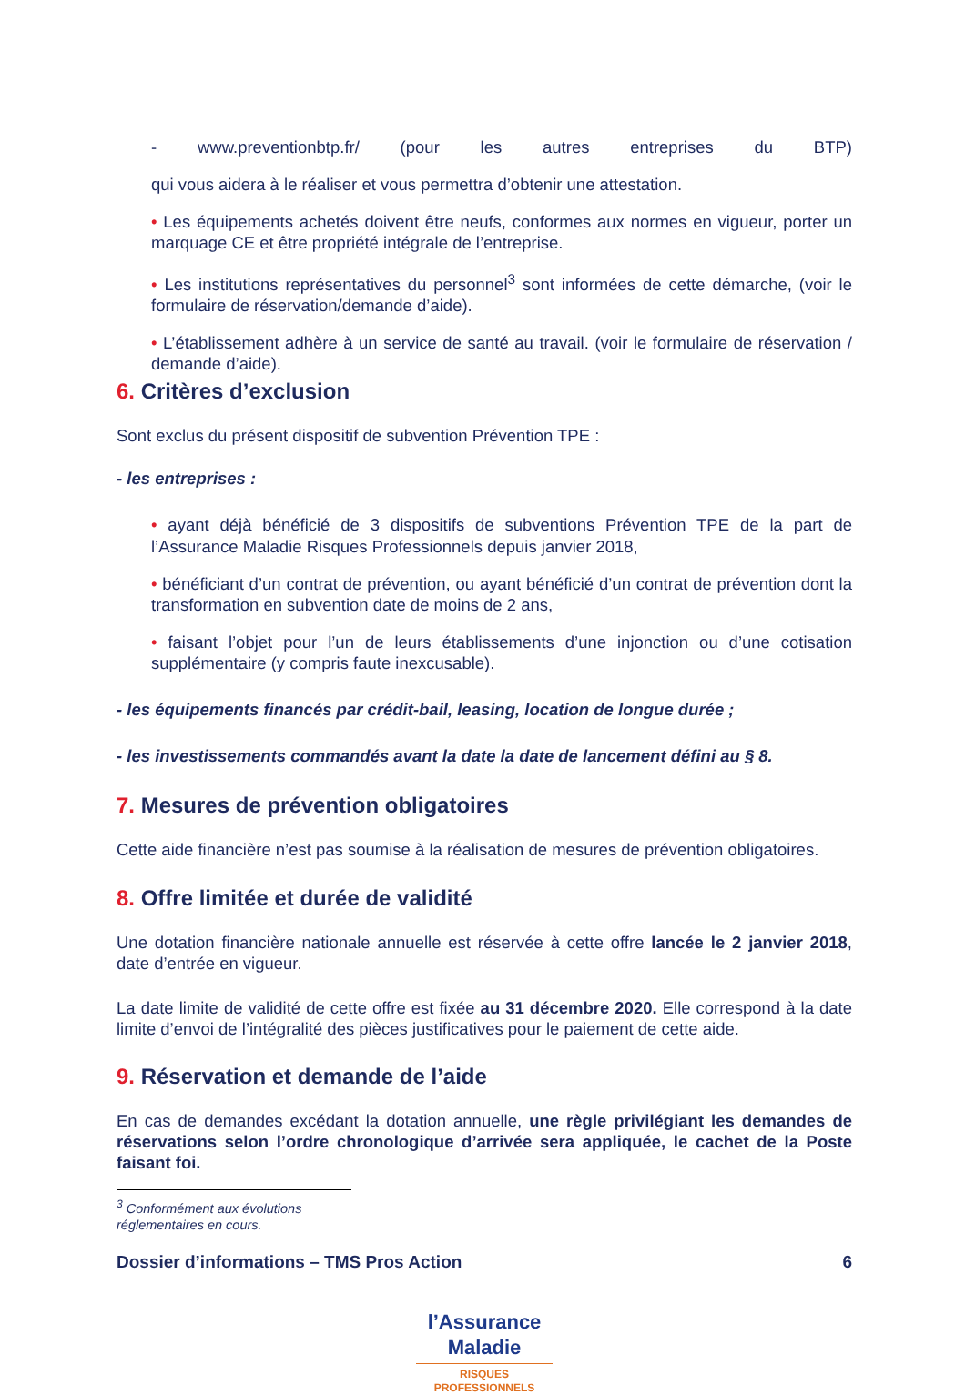- www.preventionbtp.fr/ (pour les autres entreprises du BTP)
qui vous aidera à le réaliser et vous permettra d’obtenir une attestation.
• Les équipements achetés doivent être neufs, conformes aux normes en vigueur, porter un marquage CE et être propriété intégrale de l’entreprise.
• Les institutions représentatives du personnel<sup>3</sup> sont informées de cette démarche, (voir le formulaire de réservation/demande d’aide).
• L’établissement adhère à un service de santé au travail. (voir le formulaire de réservation / demande d’aide).
6. Critères d’exclusion
Sont exclus du présent dispositif de subvention Prévention TPE :
- les entreprises :
• ayant déjà bénéficié de 3 dispositifs de subventions Prévention TPE de la part de l’Assurance Maladie Risques Professionnels depuis janvier 2018,
• bénéficiant d’un contrat de prévention, ou ayant bénéficié d’un contrat de prévention dont la transformation en subvention date de moins de 2 ans,
• faisant l’objet pour l’un de leurs établissements d’une injonction ou d’une cotisation supplémentaire (y compris faute inexcusable).
- les équipements financés par crédit-bail, leasing, location de longue durée ;
- les investissements commandés avant la date la date de lancement défini au § 8.
7. Mesures de prévention obligatoires
Cette aide financière n’est pas soumise à la réalisation de mesures de prévention obligatoires.
8. Offre limitée et durée de validité
Une dotation financière nationale annuelle est réservée à cette offre lancée le 2 janvier 2018, date d’entrée en vigueur.
La date limite de validité de cette offre est fixée au 31 décembre 2020. Elle correspond à la date limite d’envoi de l’intégralité des pièces justificatives pour le paiement de cette aide.
9. Réservation et demande de l’aide
En cas de demandes excédant la dotation annuelle, une règle privilégiant les demandes de réservations selon l’ordre chronologique d’arrivée sera appliquée, le cachet de la Poste faisant foi.
<sup>3</sup> Conformément aux évolutions réglementaires en cours.
Dossier d’informations – TMS Pros Action 6
l’Assurance
Maladie
RISQUES PROFESSIONNELS